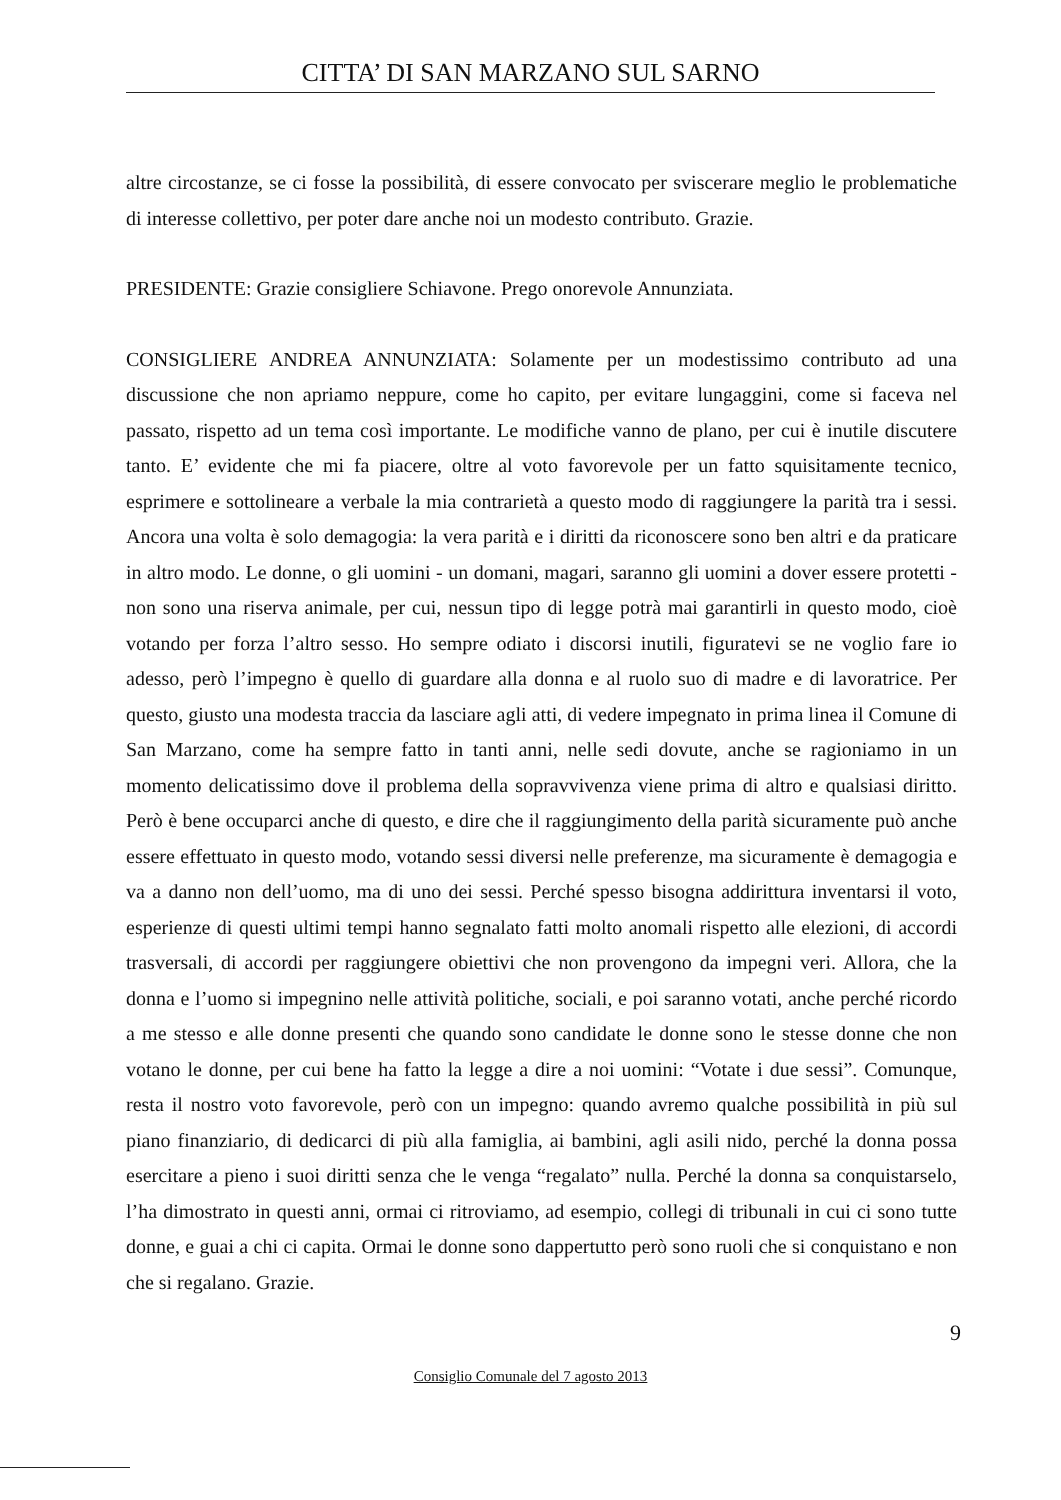CITTA’ DI SAN MARZANO SUL SARNO
altre circostanze, se ci fosse la possibilità, di essere convocato per sviscerare meglio le problematiche di interesse collettivo, per poter dare anche noi un modesto contributo. Grazie.
PRESIDENTE: Grazie consigliere Schiavone. Prego onorevole Annunziata.
CONSIGLIERE ANDREA ANNUNZIATA: Solamente per un modestissimo contributo ad una discussione che non apriamo neppure, come ho capito, per evitare lungaggini, come si faceva nel passato, rispetto ad un tema così importante. Le modifiche vanno de plano, per cui è inutile discutere tanto. E’ evidente che mi fa piacere, oltre al voto favorevole per un fatto squisitamente tecnico, esprimere e sottolineare a verbale la mia contrarietà a questo modo di raggiungere la parità tra i sessi. Ancora una volta è solo demagogia: la vera parità e i diritti da riconoscere sono ben altri e da praticare in altro modo. Le donne, o gli uomini - un domani, magari, saranno gli uomini a dover essere protetti - non sono una riserva animale, per cui, nessun tipo di legge potrà mai garantirli in questo modo, cioè votando per forza l’altro sesso. Ho sempre odiato i discorsi inutili, figuratevi se ne voglio fare io adesso, però l’impegno è quello di guardare alla donna e al ruolo suo di madre e di lavoratrice. Per questo, giusto una modesta traccia da lasciare agli atti, di vedere impegnato in prima linea il Comune di San Marzano, come ha sempre fatto in tanti anni, nelle sedi dovute, anche se ragioniamo in un momento delicatissimo dove il problema della sopravvivenza viene prima di altro e qualsiasi diritto. Però è bene occuparci anche di questo, e dire che il raggiungimento della parità sicuramente può anche essere effettuato in questo modo, votando sessi diversi nelle preferenze, ma sicuramente è demagogia e va a danno non dell’uomo, ma di uno dei sessi. Perché spesso bisogna addirittura inventarsi il voto, esperienze di questi ultimi tempi hanno segnalato fatti molto anomali rispetto alle elezioni, di accordi trasversali, di accordi per raggiungere obiettivi che non provengono da impegni veri. Allora, che la donna e l’uomo si impegnino nelle attività politiche, sociali, e poi saranno votati, anche perché ricordo a me stesso e alle donne presenti che quando sono candidate le donne sono le stesse donne che non votano le donne, per cui bene ha fatto la legge a dire a noi uomini: “Votate i due sessi”. Comunque, resta il nostro voto favorevole, però con un impegno: quando avremo qualche possibilità in più sul piano finanziario, di dedicarci di più alla famiglia, ai bambini, agli asili nido, perché la donna possa esercitare a pieno i suoi diritti senza che le venga “regalato” nulla. Perché la donna sa conquistarselo, l’ha dimostrato in questi anni, ormai ci ritroviamo, ad esempio, collegi di tribunali in cui ci sono tutte donne, e guai a chi ci capita. Ormai le donne sono dappertutto però sono ruoli che si conquistano e non che si regalano. Grazie.
9
Consiglio Comunale del 7 agosto 2013